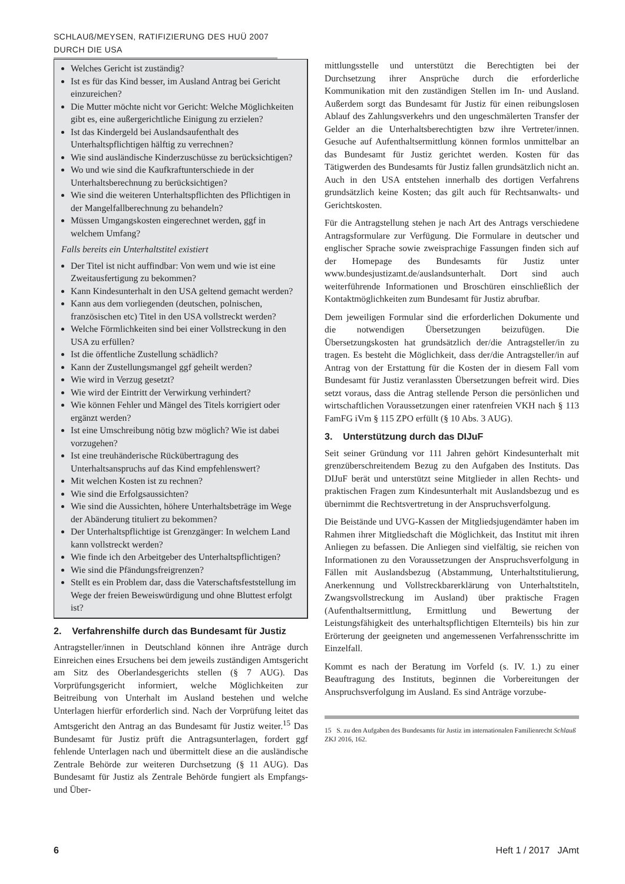SCHLAUß/MEYSEN, RATIFIZIERUNG DES HUÜ 2007 DURCH DIE USA
Welches Gericht ist zuständig?
Ist es für das Kind besser, im Ausland Antrag bei Gericht einzureichen?
Die Mutter möchte nicht vor Gericht: Welche Möglichkeiten gibt es, eine außergerichtliche Einigung zu erzielen?
Ist das Kindergeld bei Auslandsaufenthalt des Unterhaltspflichtigen hälftig zu verrechnen?
Wie sind ausländische Kinderzuschüsse zu berücksichtigen?
Wo und wie sind die Kaufkraftunterschiede in der Unterhaltsberechnung zu berücksichtigen?
Wie sind die weiteren Unterhaltspflichten des Pflichtigen in der Mangelfallberechnung zu behandeln?
Müssen Umgangskosten eingerechnet werden, ggf in welchem Umfang?
Falls bereits ein Unterhaltstitel existiert
Der Titel ist nicht auffindbar: Von wem und wie ist eine Zweitausfertigung zu bekommen?
Kann Kindesunterhalt in den USA geltend gemacht werden?
Kann aus dem vorliegenden (deutschen, polnischen, französischen etc) Titel in den USA vollstreckt werden?
Welche Förmlichkeiten sind bei einer Vollstreckung in den USA zu erfüllen?
Ist die öffentliche Zustellung schädlich?
Kann der Zustellungsmangel ggf geheilt werden?
Wie wird in Verzug gesetzt?
Wie wird der Eintritt der Verwirkung verhindert?
Wie können Fehler und Mängel des Titels korrigiert oder ergänzt werden?
Ist eine Umschreibung nötig bzw möglich? Wie ist dabei vorzugehen?
Ist eine treuhänderische Rückübertragung des Unterhaltsanspruchs auf das Kind empfehlenswert?
Mit welchen Kosten ist zu rechnen?
Wie sind die Erfolgsaussichten?
Wie sind die Aussichten, höhere Unterhaltsbeträge im Wege der Abänderung tituliert zu bekommen?
Der Unterhaltspflichtige ist Grenzgänger: In welchem Land kann vollstreckt werden?
Wie finde ich den Arbeitgeber des Unterhaltspflichtigen?
Wie sind die Pfändungsfreigrenzen?
Stellt es ein Problem dar, dass die Vaterschaftsfeststellung im Wege der freien Beweiswürdigung und ohne Bluttest erfolgt ist?
2. Verfahrenshilfe durch das Bundesamt für Justiz
Antragsteller/innen in Deutschland können ihre Anträge durch Einreichen eines Ersuchens bei dem jeweils zuständigen Amtsgericht am Sitz des Oberlandesgerichts stellen (§ 7 AUG). Das Vorprüfungsgericht informiert, welche Möglichkeiten zur Beitreibung von Unterhalt im Ausland bestehen und welche Unterlagen hierfür erforderlich sind. Nach der Vorprüfung leitet das Amtsgericht den Antrag an das Bundesamt für Justiz weiter.<sup>15</sup> Das Bundesamt für Justiz prüft die Antragsunterlagen, fordert ggf fehlende Unterlagen nach und übermittelt diese an die ausländische Zentrale Behörde zur weiteren Durchsetzung (§ 11 AUG). Das Bundesamt für Justiz als Zentrale Behörde fungiert als Empfangs- und Über-
mittlungsstelle und unterstützt die Berechtigten bei der Durchsetzung ihrer Ansprüche durch die erforderliche Kommunikation mit den zuständigen Stellen im In- und Ausland. Außerdem sorgt das Bundesamt für Justiz für einen reibungslosen Ablauf des Zahlungsverkehrs und den ungeschmälerten Transfer der Gelder an die Unterhaltsberechtigten bzw ihre Vertreter/innen. Gesuche auf Aufenthaltsermittlung können formlos unmittelbar an das Bundesamt für Justiz gerichtet werden. Kosten für das Tätigwerden des Bundesamts für Justiz fallen grundsätzlich nicht an. Auch in den USA entstehen innerhalb des dortigen Verfahrens grundsätzlich keine Kosten; das gilt auch für Rechtsanwalts- und Gerichtskosten.
Für die Antragstellung stehen je nach Art des Antrags verschiedene Antragsformulare zur Verfügung. Die Formulare in deutscher und englischer Sprache sowie zweisprachige Fassungen finden sich auf der Homepage des Bundesamts für Justiz unter www.bundesjustizamt.de/auslandsunterhalt. Dort sind auch weiterführende Informationen und Broschüren einschließlich der Kontaktmöglichkeiten zum Bundesamt für Justiz abrufbar.
Dem jeweiligen Formular sind die erforderlichen Dokumente und die notwendigen Übersetzungen beizufügen. Die Übersetzungskosten hat grundsätzlich der/die Antragsteller/in zu tragen. Es besteht die Möglichkeit, dass der/die Antragsteller/in auf Antrag von der Erstattung für die Kosten der in diesem Fall vom Bundesamt für Justiz veranlassten Übersetzungen befreit wird. Dies setzt voraus, dass die Antrag stellende Person die persönlichen und wirtschaftlichen Voraussetzungen einer ratenfreien VKH nach § 113 FamFG iVm § 115 ZPO erfüllt (§ 10 Abs. 3 AUG).
3. Unterstützung durch das DIJuF
Seit seiner Gründung vor 111 Jahren gehört Kindesunterhalt mit grenzüberschreitendem Bezug zu den Aufgaben des Instituts. Das DIJuF berät und unterstützt seine Mitglieder in allen Rechts- und praktischen Fragen zum Kindesunterhalt mit Auslandsbezug und es übernimmt die Rechtsvertretung in der Anspruchsverfolgung.
Die Beistände und UVG-Kassen der Mitgliedsjugendämter haben im Rahmen ihrer Mitgliedschaft die Möglichkeit, das Institut mit ihren Anliegen zu befassen. Die Anliegen sind vielfältig, sie reichen von Informationen zu den Voraussetzungen der Anspruchsverfolgung in Fällen mit Auslandsbezug (Abstammung, Unterhaltstitulierung, Anerkennung und Vollstreckbarerklärung von Unterhaltstiteln, Zwangsvollstreckung im Ausland) über praktische Fragen (Aufenthaltsermittlung, Ermittlung und Bewertung der Leistungsfähigkeit des unterhaltspflichtigen Elternteils) bis hin zur Erörterung der geeigneten und angemessenen Verfahrensschritte im Einzelfall.
Kommt es nach der Beratung im Vorfeld (s. IV. 1.) zu einer Beauftragung des Instituts, beginnen die Vorbereitungen der Anspruchsverfolgung im Ausland. Es sind Anträge vorzube-
15 S. zu den Aufgaben des Bundesamts für Justiz im internationalen Familienrecht Schlauß ZKJ 2016, 162.
6 Heft 1 / 2017 JAmt